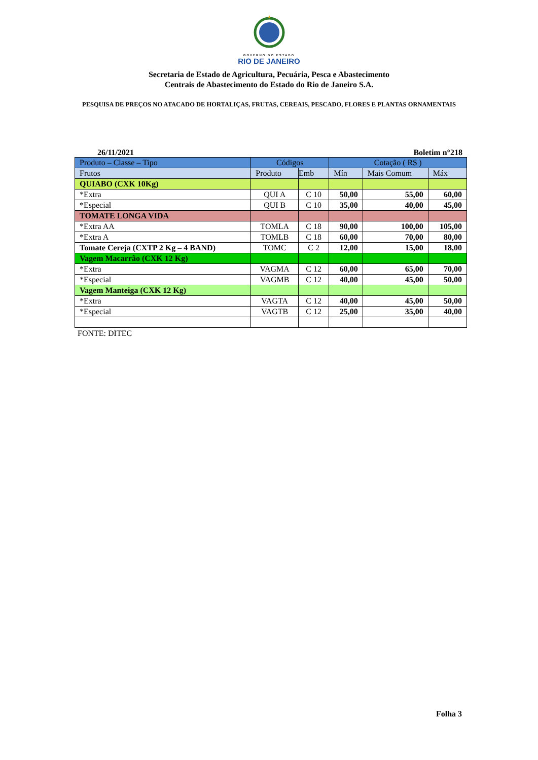GOVERNO DO ESTADO
RIO DE JANEIRO
Secretaria de Estado de Agricultura, Pecuária, Pesca e Abastecimento
Centrais de Abastecimento do Estado do Rio de Janeiro S.A.
PESQUISA DE PREÇOS NO ATACADO DE HORTALIÇAS, FRUTAS, CEREAIS, PESCADO, FLORES E PLANTAS ORNAMENTAIS
26/11/2021 Boletim n°218
| Produto – Classe – Tipo | Códigos | | Cotação ( R$ ) | | |
| Frutos | Produto | Emb | Mín | Mais Comum | Máx |
| QUIABO (CXK 10Kg) | | | | | |
| *Extra | QUI A | C 10 | 50,00 | 55,00 | 60,00 |
| *Especial | QUI B | C 10 | 35,00 | 40,00 | 45,00 |
| TOMATE LONGA VIDA | | | | | |
| *Extra AA | TOMLA | C 18 | 90,00 | 100,00 | 105,00 |
| *Extra A | TOMLB | C 18 | 60,00 | 70,00 | 80,00 |
| Tomate Cereja (CXTP 2 Kg – 4 BAND) | TOMC | C 2 | 12,00 | 15,00 | 18,00 |
| Vagem Macarrão (CXK 12 Kg) | | | | | |
| *Extra | VAGMA | C 12 | 60,00 | 65,00 | 70,00 |
| *Especial | VAGMB | C 12 | 40,00 | 45,00 | 50,00 |
| Vagem Manteiga (CXK 12 Kg) | | | | | |
| *Extra | VAGTA | C 12 | 40,00 | 45,00 | 50,00 |
| *Especial | VAGTB | C 12 | 25,00 | 35,00 | 40,00 |
FONTE: DITEC
Folha 3